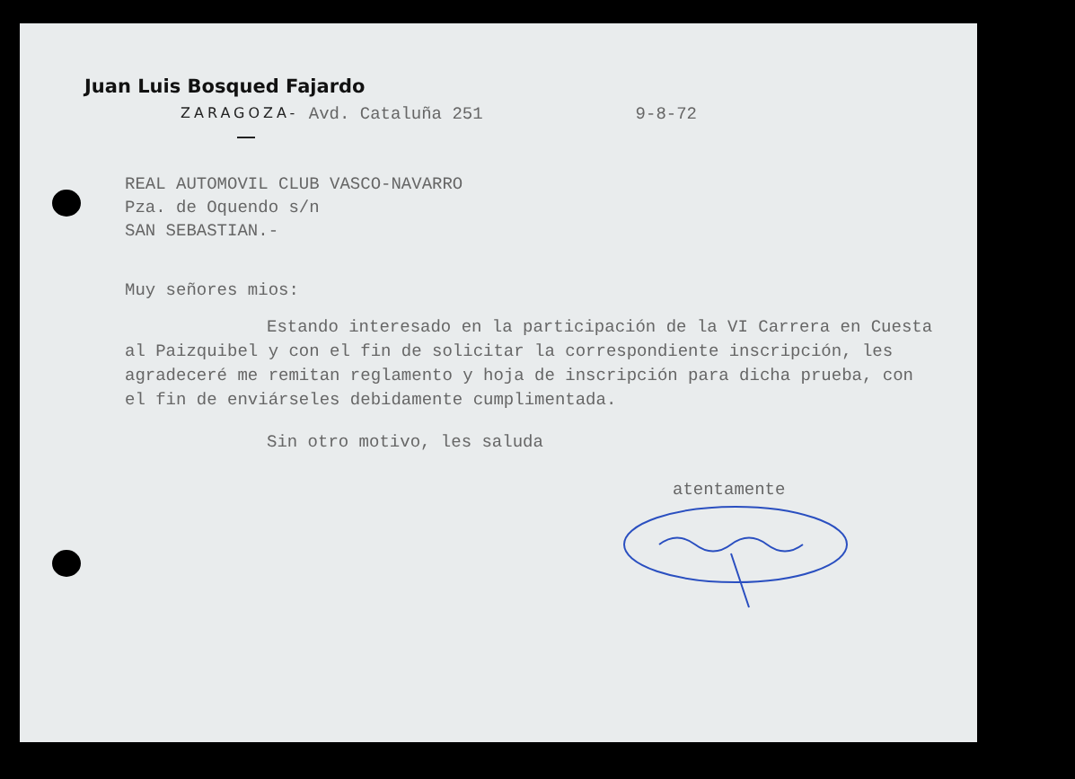Juan Luis Bosqued Fajardo
ZARAGOZA- Avd. Cataluña 251 9-8-72
REAL AUTOMOVIL CLUB VASCO-NAVARRO
Pza. de Oquendo s/n
SAN SEBASTIAN.-
Muy señores mios:
Estando interesado en la participación de la VI Carrera en Cuesta al Paizquibel y con el fin de solicitar la correspondiente inscripción, les agradeceré me remitan reglamento y hoja de inscripción para dicha prueba, con el fin de enviárseles debidamente cumplimentada.
Sin otro motivo, les saluda
atentamente